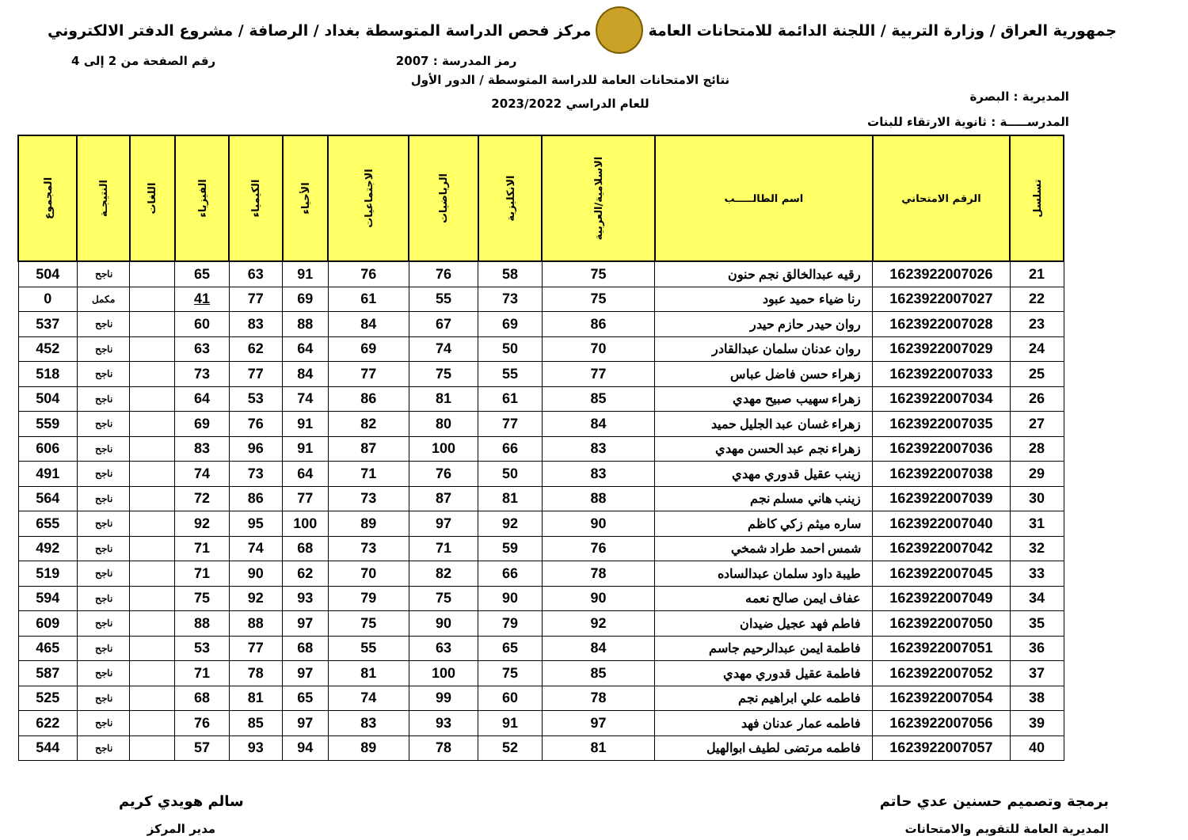جمهورية العراق / وزارة التربية / اللجنة الدائمة للامتحانات العامة
مركز فحص الدراسة المتوسطة بغداد / الرصافة / مشروع الدفتر الالكتروني
رمز المدرسة : 2007 رقم الصفحة من 2 إلى 4
المديرية : البصرة
المدرســـــة : ثانوية الارتقاء للبنات
نتائج الامتحانات العامة للدراسة المتوسطة / الدور الأول
للعام الدراسي 2023/2022
| تسلسل | الرقم الامتحاني | اسم الطالـــــب | الاسلامية/العربية | الانكليزية | الرياضيات | الاجتماعيات | الأحياء | الكيمياء | الفيزياء | اللغات | النتيجـة | المجموع |
| --- | --- | --- | --- | --- | --- | --- | --- | --- | --- | --- | --- | --- |
| 21 | 1623922007026 | رقيه عبدالخالق نجم حنون | 75 | 58 | 76 | 76 | 91 | 63 | 65 | | ناجح | 504 |
| 22 | 1623922007027 | رنا ضياء حميد عبود | 75 | 73 | 55 | 61 | 69 | 77 | 41 | | مكمل | 0 |
| 23 | 1623922007028 | روان حيدر حازم حيدر | 86 | 69 | 67 | 84 | 88 | 83 | 60 | | ناجح | 537 |
| 24 | 1623922007029 | روان عدنان سلمان عبدالقادر | 70 | 50 | 74 | 69 | 64 | 62 | 63 | | ناجح | 452 |
| 25 | 1623922007033 | زهراء حسن فاضل عباس | 77 | 55 | 75 | 77 | 84 | 77 | 73 | | ناجح | 518 |
| 26 | 1623922007034 | زهراء سهيب صبيح مهدي | 85 | 61 | 81 | 86 | 74 | 53 | 64 | | ناجح | 504 |
| 27 | 1623922007035 | زهراء غسان عبد الجليل حميد | 84 | 77 | 80 | 82 | 91 | 76 | 69 | | ناجح | 559 |
| 28 | 1623922007036 | زهراء نجم عبد الحسن مهدي | 83 | 66 | 100 | 87 | 91 | 96 | 83 | | ناجح | 606 |
| 29 | 1623922007038 | زينب عقيل قدوري مهدي | 83 | 50 | 76 | 71 | 64 | 73 | 74 | | ناجح | 491 |
| 30 | 1623922007039 | زينب هاني مسلم نجم | 88 | 81 | 87 | 73 | 77 | 86 | 72 | | ناجح | 564 |
| 31 | 1623922007040 | ساره ميثم زكي كاظم | 90 | 92 | 97 | 89 | 100 | 95 | 92 | | ناجح | 655 |
| 32 | 1623922007042 | شمس احمد طراد شمخي | 76 | 59 | 71 | 73 | 68 | 74 | 71 | | ناجح | 492 |
| 33 | 1623922007045 | طيبة داود سلمان عبدالساده | 78 | 66 | 82 | 70 | 62 | 90 | 71 | | ناجح | 519 |
| 34 | 1623922007049 | عفاف ايمن صالح نعمه | 90 | 90 | 75 | 79 | 93 | 92 | 75 | | ناجح | 594 |
| 35 | 1623922007050 | فاطم فهد عجيل ضيدان | 92 | 79 | 90 | 75 | 97 | 88 | 88 | | ناجح | 609 |
| 36 | 1623922007051 | فاطمة ايمن عبدالرحيم جاسم | 84 | 65 | 63 | 55 | 68 | 77 | 53 | | ناجح | 465 |
| 37 | 1623922007052 | فاطمة عقيل قدوري مهدي | 85 | 75 | 100 | 81 | 97 | 78 | 71 | | ناجح | 587 |
| 38 | 1623922007054 | فاطمه علي ابراهيم نجم | 78 | 60 | 99 | 74 | 65 | 81 | 68 | | ناجح | 525 |
| 39 | 1623922007056 | فاطمه عمار عدنان فهد | 97 | 91 | 93 | 83 | 97 | 85 | 76 | | ناجح | 622 |
| 40 | 1623922007057 | فاطمه مرتضى لطيف ابوالهيل | 81 | 52 | 78 | 89 | 94 | 93 | 57 | | ناجح | 544 |
برمجة وتصميم حسنين عدي حاتم
المديرية العامة للتقويم والامتحانات
سالم هويدي كريم
مدير المركز